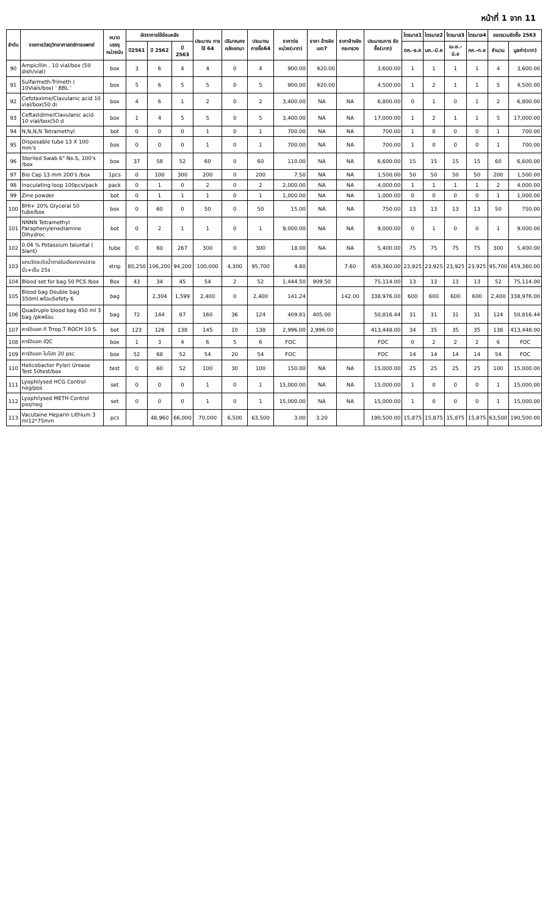หน้าที่ 1 จาก 11
| ลำดับ | รายการวัสดุวิทยาศาสตร์การแพทย์ | ขนาดบรรจุ หน่วยนับ | อัตราการใช้ย้อนหลัง | | | ประมาณ การใช้ 64 | ปริมาณคง คลังยกมา | ประมาณ การซื้อ64 | ราคาต่อ หน่วย(บาท) | ราคา อ้างอิงเขต7 | ราคาอ้างอิง กระทรวง | ประมาณการ จัดซื้อ(บาท) | ไตรมาส1 | ไตรมาส2 | ไตรมาส3 | ไตรมาส4 | ยอดรวมจัดซื้อ 2563 | |
| --- | --- | --- | --- | --- | --- | --- | --- | --- | --- | --- | --- | --- | --- | --- | --- | --- | --- | --- |
| | | | ปี2561 | ปี 2562 | ปี 2563 | | | | | | | | ตค.-ธ.ค | มค.-มี.ค | เม.ย.-มิ.ย | กค.-ก.ย | จำนวน | มูลค่า(บาท) |
| 90 | Ampicillin , 10 vial/box (50 dish/vial) | box | 3 | 6 | 4 | 4 | 0 | 4 | 900.00 | 920.00 | | 3,600.00 | 1 | 1 | 1 | 1 | 4 | 3,600.00 |
| 91 | Sulfarmeth-Trimeth ( 10Vials/box) ' BBL ' | box | 5 | 6 | 5 | 5 | 0 | 5 | 900.00 | 920.00 | | 4,500.00 | 1 | 2 | 1 | 1 | 5 | 4,500.00 |
| 92 | Cefotaxime/Clavulanic acid 10 vial/box(50 di | box | 4 | 6 | 1 | 2 | 0 | 2 | 3,400.00 | NA | NA | 6,800.00 | 0 | 1 | 0 | 1 | 2 | 6,800.00 |
| 93 | Ceftazidime/Clavulanic acid 10 vial/box(50 d | box | 1 | 4 | 5 | 5 | 0 | 5 | 3,400.00 | NA | NA | 17,000.00 | 1 | 2 | 1 | 1 | 5 | 17,000.00 |
| 94 | N,N,N,N Tetramethyl | bot | 0 | 0 | 0 | 1 | 0 | 1 | 700.00 | NA | NA | 700.00 | 1 | 0 | 0 | 0 | 1 | 700.00 |
| 95 | Disposable tube 13 X 100 mm's | box | 0 | 0 | 0 | 1 | 0 | 1 | 700.00 | NA | NA | 700.00 | 1 | 0 | 0 | 0 | 1 | 700.00 |
| 96 | Steriled Swab 6" No.S, 100's /box | box | 37 | 58 | 52 | 60 | 0 | 60 | 110.00 | NA | NA | 6,600.00 | 15 | 15 | 15 | 15 | 60 | 6,600.00 |
| 97 | Bio Cap 13 mm 200's /box | 1pcs | 0 | 100 | 300 | 200 | 0 | 200 | 7.50 | NA | NA | 1,500.00 | 50 | 50 | 50 | 50 | 200 | 1,500.00 |
| 98 | Inoculating loop 100pcs/pack | pack | 0 | 1 | 0 | 2 | 0 | 2 | 2,000.00 | NA | NA | 4,000.00 | 1 | 1 | 1 | 1 | 2 | 4,000.00 |
| 99 | Zine powder | bot | 0 | 1 | 1 | 1 | 0 | 1 | 1,000.00 | NA | NA | 1,000.00 | 0 | 0 | 0 | 0 | 1 | 1,000.00 |
| 100 | BHI+ 20% Glycerai 50 tube/box | box | 0 | 60 | 0 | 50 | 0 | 50 | 15.00 | NA | NA | 750.00 | 13 | 13 | 13 | 13 | 50 | 750.00 |
| 101 | NNNN Tetramethyl Paraphenylenediamine Dihydroc | bot | 0 | 2 | 1 | 1 | 0 | 1 | 9,000.00 | NA | NA | 9,000.00 | 0 | 1 | 0 | 0 | 1 | 9,000.00 |
| 102 | 0.04 % Potassium taiuntal ( Slant) | tube | 0 | 60 | 267 | 300 | 0 | 300 | 18.00 | NA | NA | 5,400.00 | 75 | 75 | 75 | 75 | 300 | 5,400.00 |
| 103 | แถบวัดระดับน้ำตาลในเลือดจากปลายนิ้ว+เข็ม 25s | strip | 80,250 | 106,200 | 94,200 | 100,000 | 4,300 | 95,700 | 4.80 | | 7.60 | 459,360.00 | 23,925 | 23,925 | 23,925 | 23,925 | 95,700 | 459,360.00 |
| 104 | Blood set for bag 50 PCS /box | Box | 43 | 34 | 45 | 54 | 2 | 52 | 1,444.50 | 909.50 | | 75,114.00 | 13 | 13 | 13 | 13 | 52 | 75,114.00 |
| 105 | Blood bag Double bag 350ml.พร้อมSefety 6 | bag | | 2,304 | 1,599 | 2,400 | 0 | 2,400 | 141.24 | | 142.00 | 338,976.00 | 600 | 600 | 600 | 600 | 2,400 | 338,976.00 |
| 106 | Quadruple blood bag 450 ml 3 bag /pkพร้อม | bag | 72 | 144 | 87 | 160 | 36 | 124 | 409.81 | 405.00 | | 50,816.44 | 31 | 31 | 31 | 31 | 124 | 50,816.44 |
| 107 | คาร์ดิแอก ที Trrop.T ROCH 10 S. | bot | 123 | 126 | 138 | 145 | 10 | 138 | 2,996.00 | 2,996.00 | | 413,448.00 | 34 | 35 | 35 | 35 | 138 | 413,448.00 |
| 108 | คาร์ดิแอก IQC | box | 1 | 3 | 4 | 6 | 5 | 6 | FOC | | | FOC | 0 | 2 | 2 | 2 | 6 | FOC |
| 109 | คาร์ดิแอก ไบโปต 20 psc | box | 52 | 68 | 52 | 54 | 20 | 54 | FOC | | | FOC | 14 | 14 | 14 | 14 | 54 | FOC |
| 110 | Helicobacter Pylori Urease Test 50test/box | test | 0 | 60 | 52 | 100 | 30 | 100 | 150.00 | NA | NA | 15,000.00 | 25 | 25 | 25 | 25 | 100 | 15,000.00 |
| 111 | Lyophilysed HCG Control neg/pos | set | 0 | 0 | 0 | 1 | 0 | 1 | 15,000.00 | NA | NA | 15,000.00 | 1 | 0 | 0 | 0 | 1 | 15,000.00 |
| 112 | Lyophilysed METH Control pos/neg | set | 0 | 0 | 0 | 1 | 0 | 1 | 15,000.00 | NA | NA | 15,000.00 | 1 | 0 | 0 | 0 | 1 | 15,000.00 |
| 113 | Vacutaine Heparin Lithium 3 ml12*75mm | pcs | | 48,960 | 66,000 | 70,000 | 6,500 | 63,500 | 3.00 | 3.20 | | 190,500.00 | 15,875 | 15,875 | 15,875 | 15,875 | 63,500 | 190,500.00 |